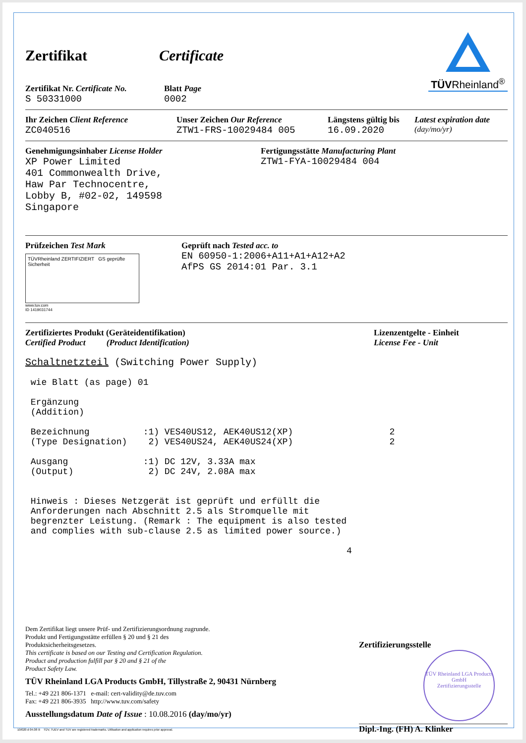Zertifikat Certificate
Zertifikat Nr. Certificate No.
S 50331000
Blatt Page
0002
TÜVRheinland<sup>®</sup>
Ihr Zeichen Client Reference
ZC040516
Unser Zeichen Our Reference
ZTW1-FRS-10029484 005
Längstens gültig bis
16.09.2020
Latest expiration date
(day/mo/yr)
Genehmigungsinhaber License Holder
XP Power Limited
401 Commonwealth Drive,
Haw Par Technocentre,
Lobby B, #02-02, 149598
Singapore
Fertigungsstätte Manufacturing Plant
ZTW1-FYA-10029484 004
Prüfzeichen Test Mark
TÜVRheinland ZERTIFIZIERT GS geprüfte Sicherheit
www.tuv.com
ID 1419031744
Geprüft nach Tested acc. to
EN 60950-1:2006+A11+A1+A12+A2
AfPS GS 2014:01 Par. 3.1
Zertifiziertes Produkt (Geräteidentifikation)
Certified Product (Product Identification)
Lizenzentgelte - Einheit
License Fee - Unit
Schaltnetzteil (Switching Power Supply) wie Blatt (as page) 01 Ergänzung (Addition) Bezeichnung :1) VES40US12, AEK40US12(XP) 2 (Type Designation) 2) VES40US24, AEK40US24(XP) 2 Ausgang :1) DC 12V, 3.33A max (Output) 2) DC 24V, 2.08A max Hinweis : Dieses Netzgerät ist geprüft und erfüllt die Anforderungen nach Abschnitt 2.5 als Stromquelle mit begrenzter Leistung. (Remark : The equipment is also tested and complies with sub-clause 2.5 as limited power source.) 4
Dem Zertifikat liegt unsere Prüf- und Zertifizierungsordnung zugrunde.
Produkt und Fertigungsstätte erfüllen § 20 und § 21 des
Produktsicherheitsgesetzes.
This certificate is based on our Testing and Certification Regulation.
Product and production fulfill par § 20 and § 21 of the
Product Safety Law.
TÜV Rheinland LGA Products GmbH, Tillystraße 2, 90431 Nürnberg
Tel.: +49 221 806-1371 e-mail: cert-validity@de.tuv.com
Fax: +49 221 806-3935 http://www.tuv.com/safety
Ausstellungsdatum Date of Issue : 10.08.2016 (day/mo/yr)
Zertifizierungsstelle
TÜV Rheinland LGA Products GmbH
Zertifizierungsstelle
Dipl.-Ing. (FH) A. Klinker
10/020 d 04.08 ® TÜV, TUEV and TUV are registered trademarks. Utilisation and application requires prior approval.